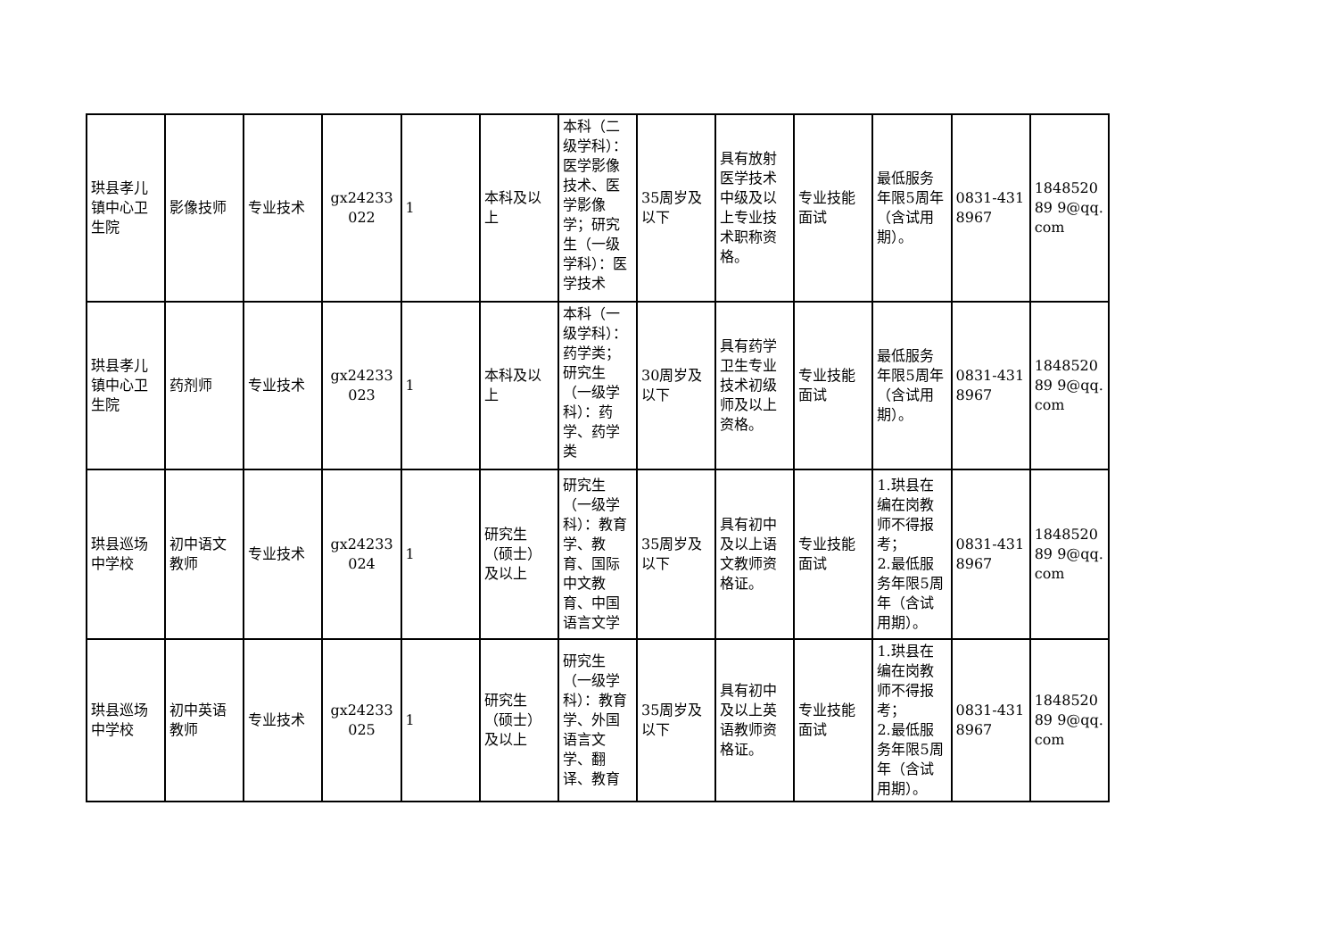| 珙县孝儿镇中心卫生院 | 影像技师 | 专业技术 | gx24233022 | 1 | 本科及以上 | 本科（二级学科）：医学影像技术、医学影像学；研究生（一级学科）：医学技术 | 35周岁及以下 | 具有放射医学技术中级及以上专业技术职称资格。 | 专业技能面试 | 最低服务年限5周年（含试用期）。 | 0831-4318967 | 184852089 9@qq.com |
| 珙县孝儿镇中心卫生院 | 药剂师 | 专业技术 | gx24233023 | 1 | 本科及以上 | 本科（一级学科）：药学类；研究生（一级学科）：药学、药学类 | 30周岁及以下 | 具有药学卫生专业技术初级师及以上资格。 | 专业技能面试 | 最低服务年限5周年（含试用期）。 | 0831-4318967 | 184852089 9@qq.com |
| 珙县巡场中学校 | 初中语文教师 | 专业技术 | gx24233024 | 1 | 研究生（硕士）及以上 | 研究生（一级学科）：教育学、教育、国际中文教育、中国语言文学 | 35周岁及以下 | 具有初中及以上语文教师资格证。 | 专业技能面试 | 1.珙县在编在岗教师不得报考； 2.最低服务年限5周年（含试用期）。 | 0831-4318967 | 184852089 9@qq.com |
| 珙县巡场中学校 | 初中英语教师 | 专业技术 | gx24233025 | 1 | 研究生（硕士）及以上 | 研究生（一级学科）：教育学、外国语言文学、翻译、教育 | 35周岁及以下 | 具有初中及以上英语教师资格证。 | 专业技能面试 | 1.珙县在编在岗教师不得报考； 2.最低服务年限5周年（含试用期）。 | 0831-4318967 | 184852089 9@qq.com |